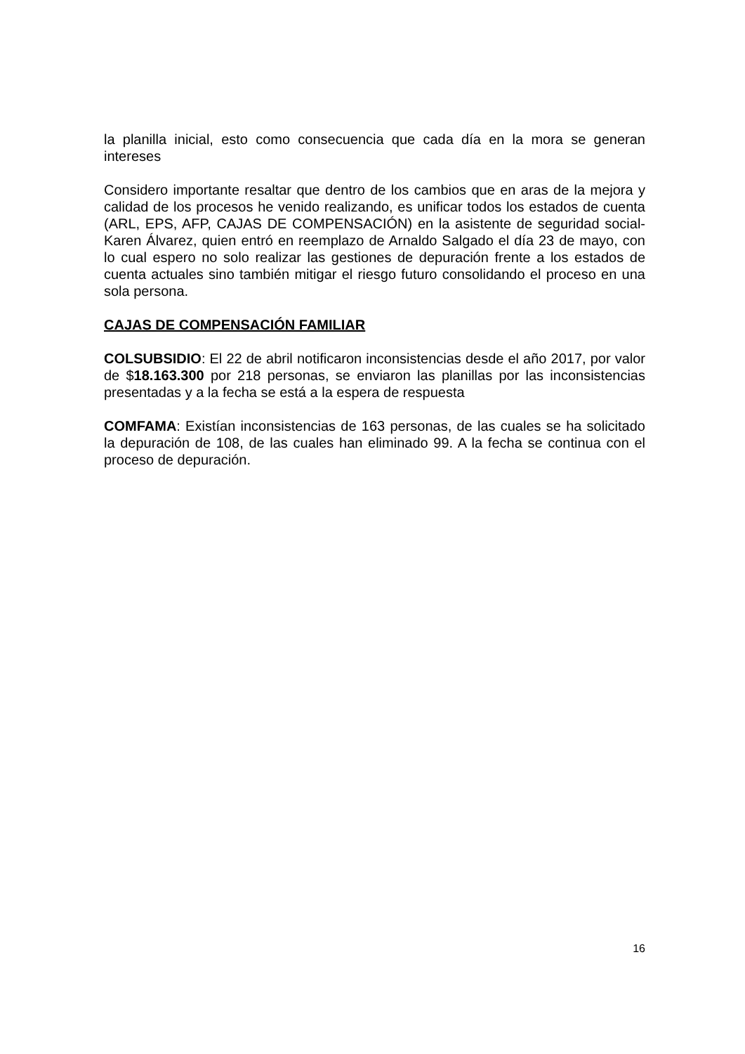la planilla inicial, esto como consecuencia que cada día en la mora se generan intereses
Considero importante resaltar que dentro de los cambios que en aras de la mejora y calidad de los procesos he venido realizando, es unificar todos los estados de cuenta (ARL, EPS, AFP, CAJAS DE COMPENSACIÓN) en la asistente de seguridad social- Karen Álvarez, quien entró en reemplazo de Arnaldo Salgado el día 23 de mayo, con lo cual espero no solo realizar las gestiones de depuración frente a los estados de cuenta actuales sino también mitigar el riesgo futuro consolidando el proceso en una sola persona.
CAJAS DE COMPENSACIÓN FAMILIAR
COLSUBSIDIO: El 22 de abril notificaron inconsistencias desde el año 2017, por valor de $18.163.300 por 218 personas, se enviaron las planillas por las inconsistencias presentadas y a la fecha se está a la espera de respuesta
COMFAMA: Existían inconsistencias de 163 personas, de las cuales se ha solicitado la depuración de 108, de las cuales han eliminado 99. A la fecha se continua con el proceso de depuración.
16